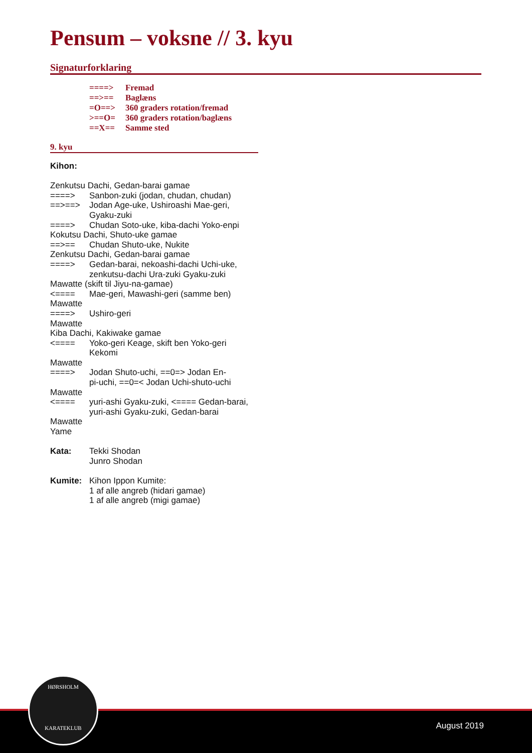Pensum – voksne // 3. kyu
Signaturforklaring
| ====> | Fremad |
| ==>== | Baglæns |
| =O==> | 360 graders rotation/fremad |
| >==O= | 360 graders rotation/baglæns |
| ==X== | Samme sted |
9. kyu
| Kihon: | |
| Zenkutsu Dachi, Gedan-barai gamae | |
| ====> | Sanbon-zuki (jodan, chudan, chudan) |
| ==>==> | Jodan Age-uke, Ushiroashi Mae-geri, Gyaku-zuki |
| ====> | Chudan Soto-uke, kiba-dachi Yoko-enpi |
| Kokutsu Dachi, Shuto-uke gamae | |
| ==>== | Chudan Shuto-uke, Nukite |
| Zenkutsu Dachi, Gedan-barai gamae | |
| ====> | Gedan-barai, nekoashi-dachi Uchi-uke, zenkutsu-dachi Ura-zuki Gyaku-zuki |
| Mawatte (skift til Jiyu-na-gamae) | |
| <==== | Mae-geri, Mawashi-geri (samme ben) |
| Mawatte | |
| ====> | Ushiro-geri |
| Mawatte | |
| Kiba Dachi, Kakiwake gamae | |
| <==== | Yoko-geri Keage, skift ben Yoko-geri Kekomi |
| Mawatte | |
| ====> | Jodan Shuto-uchi, ==0=> Jodan En- pi-uchi, ==0=< Jodan Uchi-shuto-uchi |
| Mawatte | |
| <==== | yuri-ashi Gyaku-zuki, <==== Gedan-barai, yuri-ashi Gyaku-zuki, Gedan-barai |
| Mawatte | |
| Yame | |
| Kata: | Tekki Shodan Junro Shodan |
| Kumite: | Kihon Ippon Kumite: 1 af alle angreb (hidari gamae) 1 af alle angreb (migi gamae) |
August 2019
HØRSHOLM
KARATEKLUB